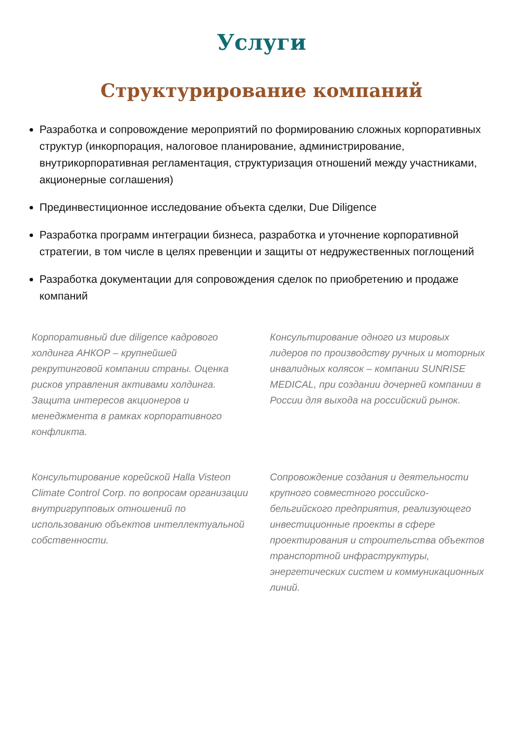Услуги
Структурирование компаний
Разработка и сопровождение мероприятий по формированию сложных корпоративных структур (инкорпорация, налоговое планирование, администрирование, внутрикорпоративная регламентация, структуризация отношений между участниками, акционерные соглашения)
Прединвестиционное исследование объекта сделки, Due Diligence
Разработка программ интеграции бизнеса, разработка и уточнение корпоративной стратегии, в том числе в целях превенции и защиты от недружественных поглощений
Разработка документации для сопровождения сделок по приобретению и продаже компаний
Корпоративный due diligence кадрового холдинга АНКОР – крупнейшей рекрутинговой компании страны. Оценка рисков управления активами холдинга. Защита интересов акционеров и менеджмента в рамках корпоративного конфликта.
Консультирование одного из мировых лидеров по производству ручных и моторных инвалидных колясок – компании SUNRISE MEDICAL, при создании дочерней компании в России для выхода на российский рынок.
Консультирование корейской Halla Visteon Climate Control Corp. по вопросам организации внутригрупповых отношений по использованию объектов интеллектуальной собственности.
Сопровождение создания и деятельности крупного совместного российско-бельгийского предприятия, реализующего инвестиционные проекты в сфере проектирования и строительства объектов транспортной инфраструктуры, энергетических систем и коммуникационных линий.